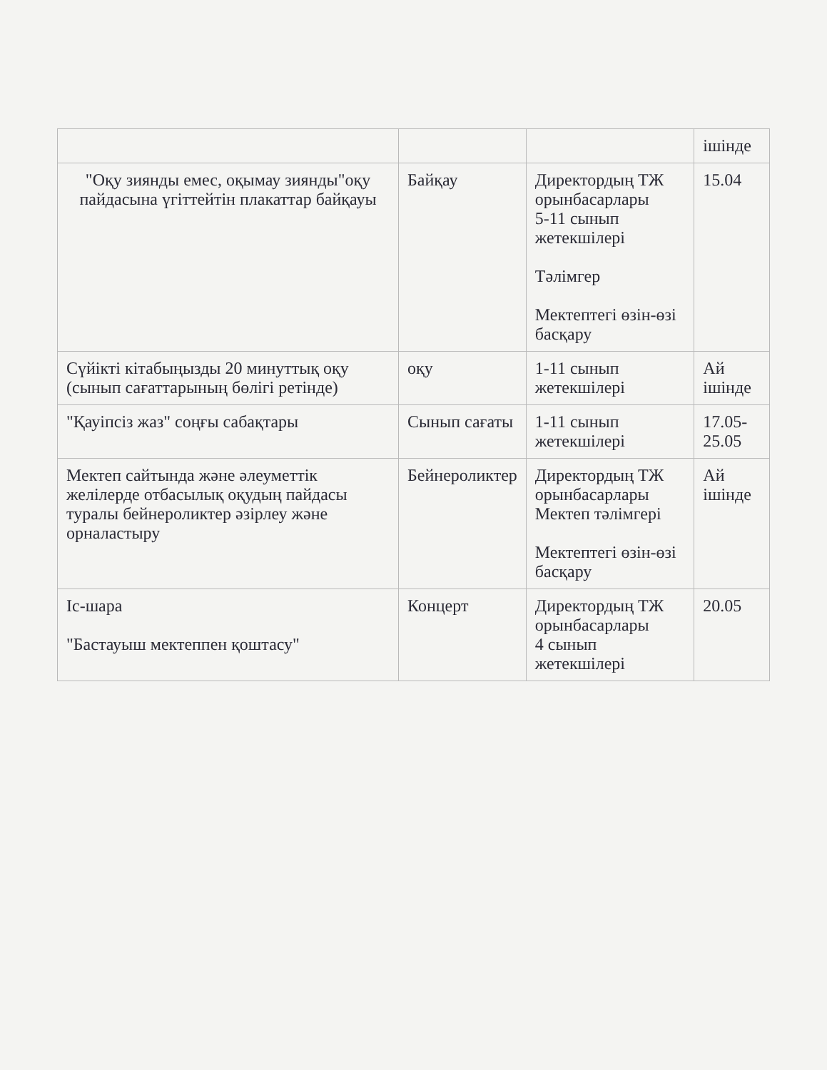| | | | ішінде |
| "Оқу зиянды емес, оқымау зиянды"оқу пайдасына үгіттейтін плакаттар байқауы | Байқау | Директордың ТЖ орынбасарлары 5-11 сынып жетекшілері Тәлімгер Мектептегі өзін-өзі басқару | 15.04 |
| Сүйікті кітабыңызды 20 минуттық оқу (сынып сағаттарының бөлігі ретінде) | оқу | 1-11 сынып жетекшілері | Ай ішінде |
| "Қауіпсіз жаз" соңғы сабақтары | Сынып сағаты | 1-11 сынып жетекшілері | 17.05-25.05 |
| Мектеп сайтында және әлеуметтік желілерде отбасылық оқудың пайдасы туралы бейнероликтер әзірлеу және орналастыру | Бейнероликтер | Директордың ТЖ орынбасарлары Мектеп тәлімгері Мектептегі өзін-өзі басқару | Ай ішінде |
| Іс-шара "Бастауыш мектеппен қоштасу" | Концерт | Директордың ТЖ орынбасарлары 4 сынып жетекшілері | 20.05 |